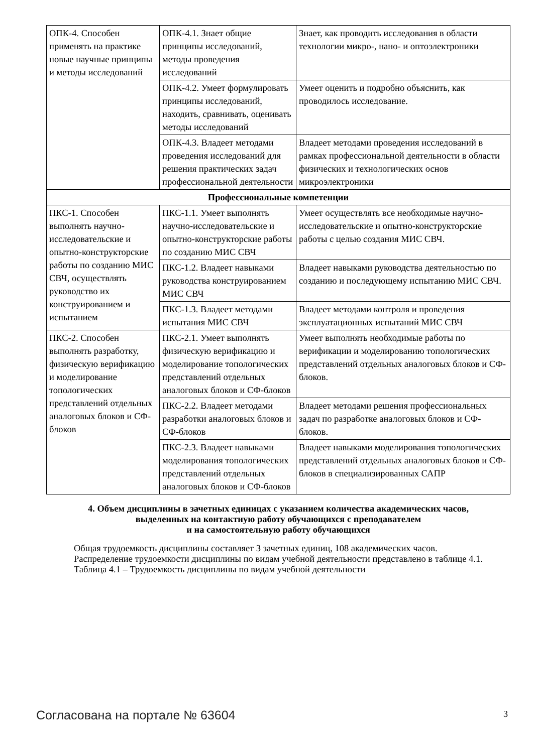| ОПК-4. Способен применять на практике новые научные принципы и методы исследований | ОПК-4.1. Знает общие принципы исследований, методы проведения исследований | Знает, как проводить исследования в области технологии микро-, нано- и оптоэлектроники |
| | ОПК-4.2. Умеет формулировать принципы исследований, находить, сравнивать, оценивать методы исследований | Умеет оценить и подробно объяснить, как проводилось исследование. |
| | ОПК-4.3. Владеет методами проведения исследований для решения практических задач профессиональной деятельности | Владеет методами проведения исследований в рамках профессиональной деятельности в области физических и технологических основ микроэлектроники |
| Профессиональные компетенции | | |
| ПКС-1. Способен выполнять научно-исследовательские и опытно-конструкторские работы по созданию МИС СВЧ, осуществлять руководство их конструированием и испытанием | ПКС-1.1. Умеет выполнять научно-исследовательские и опытно-конструкторские работы по созданию МИС СВЧ | Умеет осуществлять все необходимые научно-исследовательские и опытно-конструкторские работы с целью создания МИС СВЧ. |
| | ПКС-1.2. Владеет навыками руководства конструированием МИС СВЧ | Владеет навыками руководства деятельностью по созданию и последующему испытанию МИС СВЧ. |
| | ПКС-1.3. Владеет методами испытания МИС СВЧ | Владеет методами контроля и проведения эксплуатационных испытаний МИС СВЧ |
| ПКС-2. Способен выполнять разработку, физическую верификацию и моделирование топологических представлений отдельных аналоговых блоков и СФ-блоков | ПКС-2.1. Умеет выполнять физическую верификацию и моделирование топологических представлений отдельных аналоговых блоков и СФ-блоков | Умеет выполнять необходимые работы по верификации и моделированию топологических представлений отдельных аналоговых блоков и СФ-блоков. |
| | ПКС-2.2. Владеет методами разработки аналоговых блоков и СФ-блоков | Владеет методами решения профессиональных задач по разработке аналоговых блоков и СФ-блоков. |
| | ПКС-2.3. Владеет навыками моделирования топологических представлений отдельных аналоговых блоков и СФ-блоков | Владеет навыками моделирования топологических представлений отдельных аналоговых блоков и СФ-блоков в специализированных САПР |
4. Объем дисциплины в зачетных единицах с указанием количества академических часов,
выделенных на контактную работу обучающихся с преподавателем
и на самостоятельную работу обучающихся
Общая трудоемкость дисциплины составляет 3 зачетных единиц, 108 академических часов.
Распределение трудоемкости дисциплины по видам учебной деятельности представлено в таблице 4.1.
Таблица 4.1 – Трудоемкость дисциплины по видам учебной деятельности
Согласована на портале № 63604 3